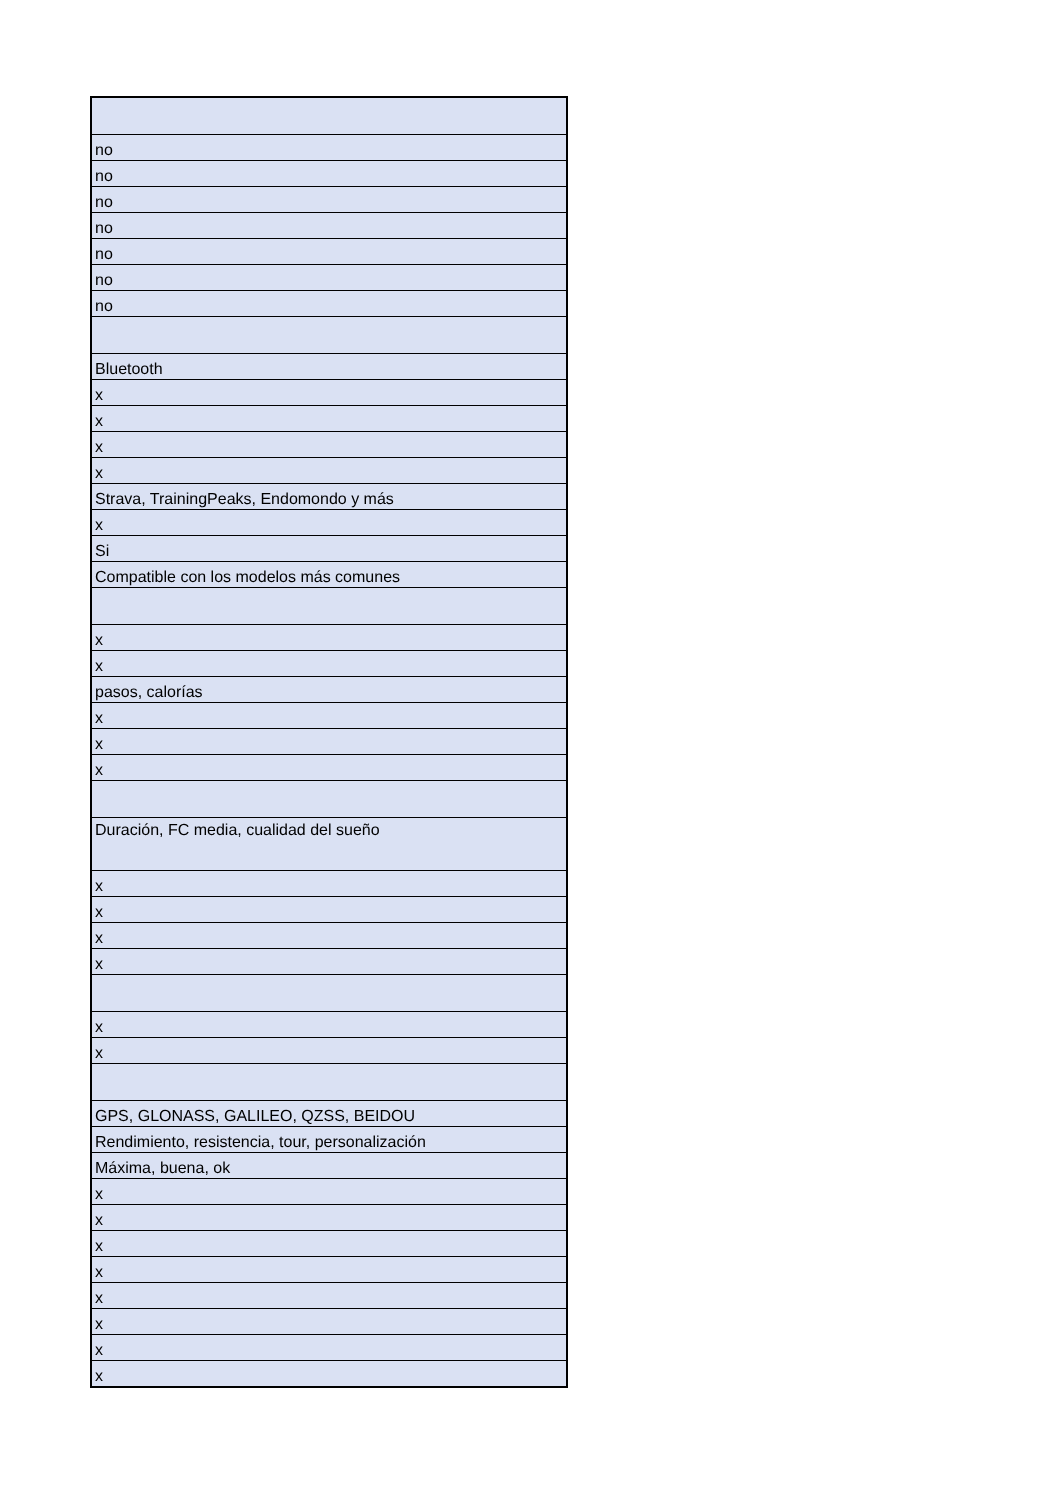| no |
| no |
| no |
| no |
| no |
| no |
| no |
| Bluetooth |
| x |
| x |
| x |
| x |
| Strava, TrainingPeaks, Endomondo y más |
| x |
| Si |
| Compatible con los modelos más comunes |
| x |
| x |
| pasos, calorías |
| x |
| x |
| x |
| Duración, FC media, cualidad del sueño |
| x |
| x |
| x |
| x |
| x |
| x |
| GPS, GLONASS, GALILEO, QZSS, BEIDOU |
| Rendimiento, resistencia, tour, personalización |
| Máxima, buena, ok |
| x |
| x |
| x |
| x |
| x |
| x |
| x |
| x |